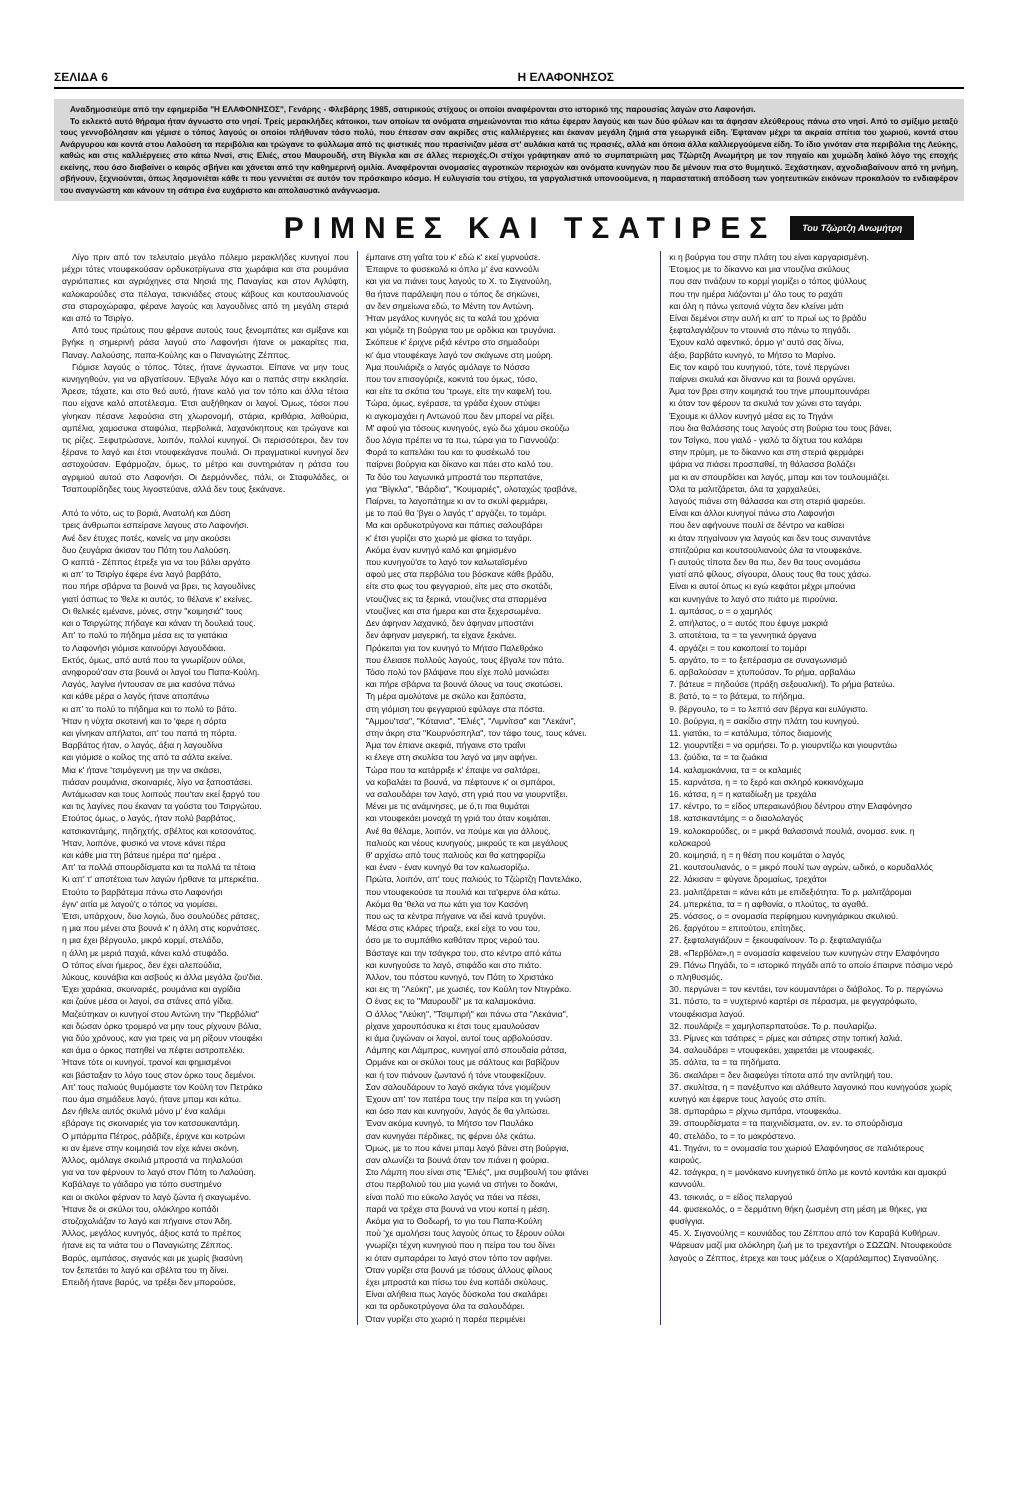ΣΕΛΙΔΑ 6 Η ΕΛΑΦΟΝΗΣΟΣ
Αναδημοσιεύμε από την εφημερίδα "Η ΕΛΑΦΟΝΗΣΟΣ", Γενάρης - Φλεβάρης 1985, σατιρικούς στίχους οι οποίοι αναφέρονται στο ιστορικό της παρουσίας λαγών στο Λαφονήσι.
Το εκλεκτό αυτό θήραμα ήταν άγνωστο στο νησί. Τρείς μερακλήδες κάτοικοι, των οποίων τα ονόματα σημειώνονται πιο κάτω έφεραν λαγούς και των δύο φύλων και τα άφησαν ελεύθερους πάνω στο νησί. Από το σμίξιμο μεταξύ τους γεννοβόλησαν και γέμισε ο τόπος λαγούς οι οποίοι πλήθυναν τόσο πολύ, που έπεσαν σαν ακρίδες στις καλλιέργειες και έκαναν μεγάλη ζημιά στα γεωργικά είδη. Έφταναν μέχρι τα ακραία σπίτια του χωριού, κοντά στου Ανάργυρου και κοντά στου Λαλούση τα περιβόλια και τρώγανε το φύλλωμα από τις φιστικιές που πρασίνιζαν μέσα στ' αυλάκια κατά τις πρασιές, αλλά και όποια άλλα καλλιεργούμενα είδη. Το ίδιο γινόταν στα περιβόλια της Λεύκης, καθώς και στις καλλιέργειες στο κάτω Ννσί, στις Ελιές, στου Μαυρουδή, στη Βίγκλα και σε άλλες περιοχές.Οι στίχοι γράφτηκαν από το συμπατριώτη μας Τζώρτζη Ανωμήτρη με τον πηγαίο και χυμώδη λαϊκό λόγο της εποχής εκείνης, που όσο διαβαίνει ο καιρός σβήνει και χάνεται από την καθημερινή ομιλία. Αναφέρονται ονομασίες αγροτικών περιοχών και ονόματα κυνηγών που δε μένουν πια στο θυμητικό. Ξεχάστηκαν, αχνοδιαβαίνουν από τη μνήμη, σβήνουν, ξεχνιούνται, όπως λησμονιέται κάθε τι που γεννιέται σε αυτόν τον πρόσκαιρο κόσμο. Η ευλυγισία του στίχου, τα γαργαλιστικά υπονοούμενα, η παραστατική απόδοση των γοητευτικών εικόνων προκαλούν το ενδιαφέρον του αναγνώστη και κάνουν τη σάτιρα ένα ευχάριστο και απολαυστικό ανάγνωσμα.
ΡΙΜΝΕΣ ΚΑΙ ΤΣΑΤΙΡΕΣ
Του Τζώρτζη Ανωμήτρη
Λίγο πριν από τον τελευταίο μεγάλο πόλεμο μερακλήδες κυνηγοί που μέχρι τότες ντουφεκούσαν ορδυκοτρίγωνα στα χωράφια και στα ρουμάνια αγριόπαπιες και αγριόχηνες στα Νησιά της Παναγίας και στον Αγλύφτη, καλοκαρούδες στα πέλαγα, τσικνιάδες στους κάβους και κουτσουλιανούς στα σταροχώραφα, φέρανε λαγούς και λαγουδίνες από τη μεγάλη στεριά και από το Τσιρίγο.
Από τους πρώτους που φέρανε αυτούς τους ξενομπάτες και σμίξανε και βγήκε η σημερινή ράσα λαγού στο Λαφονήσι ήτανε οι μακαρίτες πια, Παναγ. Λαλούσης, παπα-Κούλης και ο Παναγιώτης Ζέππος.
Γιόμισε λαγούς ο τόπος. Τότες, ήτανε άγνωστοι. Είπανε να μην τους κυνηγηθούν, για να αβγατίσουν. Έβγαλε λόγο και ο παπάς στην εκκλησία. Άρεσε, τάχατε, και στο θεό αυτό, ήτανε καλό για τον τόπο και άλλα τέτοια που είχανε καλό αποτέλεσμα. Έτσι αυξήθηκαν οι λαγοί. Όμως, τόσοι που γίνηκαν πέσανε λεφούσια στη χλωρονομή, στάρια, κριθάρια, λαθούρια, αμπέλια, χαμοσυκα σταφύλια, περβολικά, λαχανόκηπους και τρώγανε και τις ρίζες. Ξεφυτρώσανε, λοιπόν, πολλοί κυνηγοί. Οι περισσότεροι, δεν τον ξέρανε το λαγό και έτσι ντουφεκάγανε πουλιά. Οι πραγματικοί κυνηγοί δεν αστοχούσαν. Εφάρμοζαν, όμως, το μέτρο και συντηριόταν η ράτσα του αγριμιού αυτού στο Λαφονήσι. Οι Δερμόννδες, πάλι, οι Σταφυλάδες, οι Τσαπουρίδηδες τους λιγοστεύανε, αλλά δεν τους ξεκάνανε.
Από το νότο, ως το βοριά, Ανατολή και Δύση
τρεις άνθρωποι εσπείρανε λαγους στο Λαφονήσι.
Ανέ δεν έτυχες ποτές, κανείς να μην ακούσει
δυο ζευγάρια άκισαν του Πότη του Λαλούση.
Ο καπτά - Ζέππος έτρεξε για να του βάλει αργάτο
κι απ' το Τσιρίγο έφερε ένα λαγό βαρβάτο,
που πήρε σβάρνα τα βουνά να βρει, τις λαγουδίνες
γιατί όσπως το 'θελε κι αυτός, το θέλανε κ' εκείνες.
Οι θελικές εμένανε, μόνες, στην "κοιμησιά" τους
και ο Τσιργώτης πήδαγε και κάναν τη δουλειά τους.
Απ' το πολύ το πήδημα μέσα εις τα γιατάκια
το Λαφονήσι γιόμισε καινούργι λαγουδάκια.
Εκτός, όμως, από αυτά που τα γνωρίζουν ούλοι,
ανηφορού'σαν στα βουνά οι λαγοί του Παπα-Κούλη.
Λαγός, λαγίνα ήντουσαν σε μια κασόνα πάνω
και κάθε μέρα ο λαγός ήτανε αποπάνω
κι απ' το πολύ το πήδημα και το πολύ το βάτο.
Ήταν η νύχτα σκοτεινή και το 'φερε η σόρτα
και γίνηκαν απήλατοι, απ' του παπά τη πόρτα.
Βαρβάτος ήταν, ο λαγός, άξια η λαγουδίνα
και γιόμισε ο κοίλος της από τα σάλτα εκείνα.
Μια κ' ήτανε 'τσιμόγεννη με την να σκάσει,
πιάσαν ρουμάνια, σκοιναριές, λίγο να ξαποστάσει.
Αντάμωσαν και τους λοιπούς που'ταν εκεί ξαργό του
και τις λαγίνες που έκαναν τα γούστα του Τσιργώτου.
Ετούτος όμως, ο λαγός, ήταν πολύ βαρβάτος,
κατσικαντάμης, πηδηχτής, σβέλτος και κοτσονάτος.
Ήταν, λοιπόνε, φυσικό να ντονε κάνει πέρα
και κάθε μια ττη βάτευε ημέρα πα' ημέρα .
Απ' τα πολλά σπουρδίσματα και τα πολλά τα τέτοια
Κι απ' τ' αποτέτοια των λαγών ήρθανε τα μπερκέτια.
Ετούτο το βαρβάτεμα πάνω στο Λαφονήσι
έγιν' αιτία με λαγού'ς ο τόπος να γιομίσει.
Έτσι, υπάρχουν, δυο λογιώ, δυο σουλούδες ράτσες,
η μια που μένει στα βουνά κ' η άλλη στις κορνάτσες.
η μια έχει βέργουλο, μικρό κορμί, στελάδο,
η άλλη με μεριά παχιά, κάνει καλό στυφάδο.
Ο τόπος είναι ήμερος, δεν έχει αλεπούδια,
λύκους, κουνάβια και ασβούς κι άλλα μεγάλα ζου'δια.
Έχει χαράκια, σκοιναριές, ρουμάνια και αγρίδια
και ζούνε μέσα οι λαγοί, σα στάνες από γίδια.
Μαζεύτηκαν οι κυνηγοί στου Αντώνη την "Περβόλια"
και δώσαν όρκο τρομερό να μην τους ρίχνουν βόλια,
για δύο χρόνους, καν για τρεις να μη ρίξουν ντουφέκι
και άμα ο όρκος πατηθεί να πέφτει αστροπελέκι.
Ήτανε τότε οι κυνηγοί, τρανοί και φημισμένοι
και βάσταξαν το λόγο τους στον όρκο τους δεμένοι.
Απ' τους παλιούς θυμόμαστε τον Κούλη τον Πετράκο
που άμα σημάδευε λαγό, ήτανε μπαμ και κάτω.
Δεν ήθελε αυτός σκυλιά μόνο μ' ένα καλάμι
εβάραγε τις σκοιναριές για τον κατσουκαντάμη.
Ο μπάρμπα Πέτρος, ράδβιζε, έριχνε και κοτρώνι
κι αν έμενε στην κοιμησιά τον είχε κάνει σκόνη.
Άλλος, αμόλαγε σκοιλιά μπροστά να πηλαλούσι
για να τον φέρνουν το λαγό στον Πότη το Λαλούση.
Καβάλαγε το γάιδαρο για τόπο συστημένο
και οι σκύλοι φέρναν το λαγό ζώντα ή σκαγωμένο.
Ήτανε δε οι σκύλοι του, ολόκληρο κοπάδι
στοζοχολιάζαν το λαγό και πήγαινε στον Άδη.
Άλλος, μεγάλος κυνηγός, άξιος κατά το πρέπος
ήτανε εις τα νιάτα του ο Παναγιώτης Ζέππος.
Βαρύς, αμπάσος, σιγανός και με χωρίς βιασύνη
τον ξεπετάει το λαγό και σβέλτα του τη δίνει.
Επειδή ήτανε βαρύς, να τρέξει δεν μπορούσε,
έμπαινε στη γαΐτα του κ' εδώ κ' εκεί γυρνούσε.
Έπαιρνε το φυσεκολό κι όπλο μ' ένα καννούλι
και για να πιάνει τους λαγούς το Χ. το Σιγανούλη,
θα ήτανε παράλειψη που ο τόπος δε σηκώνει,
αν δεν σημείωνα εδώ, το Μέντη τον Αντώνη.
Ήταν μεγάλος κυνηγός εις τα καλά του χρόνια
και γιόμιζε τη βούργια του με ορδίκια και τρυγόνια.
Σκόπευε κ' έριχνε ριξιά κέντρο στο σημαδούρι
κι' άμα ντουφέκαγε λαγό τον σκάγωνε στη μούρη.
Άμα πουλιάριζε ο λαγός αμόλαγε το Νόσσο
που τον επισογύριζε, κοκντά του όμως, τόσο,
και είτε τα σκότια του 'τρωγε, είτε την καφελή του.
Τώρα, όμως, εγέρασε, τα γράδα έχουν στύψει
κι αγκομαχάει η Αντωνού που δεν μπορεί να ρίξει.
Μ' αφού για τόσους κυνηγούς, εγώ δω χάμου σκούζω
δυο λόγια πρέπει να τα πω, τώρα για το Γιαννούζο:
Φορά το καπελάκι του και το φυσέκωλό του
παίρνει βούργια και δίκανο και πάει στο καλό του.
Τα δύο του λαγωνικά μπροστά του περπατάνε,
για "Βίγκλα", "Βάρδια", "Κουμαριές", ολοταχώς τραβάνε,
Παίρνει, το λαγοπάτημε κι αν το σκυλί φερμάρει,
με το πού θα 'βγει ο λαγός τ' αργάζει, το τομάρι.
Μα και ορδυκοτρύγονα και πάπιες σαλουβάρει
κ' έτσι γυρίζει στο χωριό με φίσκα το ταγάρι.
Ακόμα έναν κυνηγό καλό και φημισμένο
που κυνηγού'σε το λαγό τον καλωταϊσμένο
αφού μες στα περβόλια του βόσκανε κάθε βράδυ,
είτε στο φως του φεγγαριού, είτε μες στο σκοτάδι,
ντουζίνες εις τα ξερικά, ντουζίνες στα σπαρμένα
ντουζίνες και στα ήμερα και στα ξεχερσωμένα.
Δεν άφηναν λαχανικό, δεν άφηναν μποστάνι
δεν άφηναν μαγερική, τα είχανε ξεκάνει.
Πρόκειται για τον κυνηγό το Μήτσο Παλεθράκο
που έλειασε πολλούς λαγούς, τους έβγαλε τον πάτο.
Τόσο πολύ τον βλάψανε που είχε πολύ μανιώσει
και πήρε σβάρνα τα βουνά όλους να τους σκοτώσει.
Τη μέρα αμολύτανε με σκύλο και ξαπόστα,
στη γιόμιση του φεγγαριού εφύλαγε στα πόστα.
"Αμμου'τσα", "Κότανια", "Ελιές", "Λιμνίτσα" και "Λεκάνι",
στην άκρη στα "Κουρνόσπηλα", τον τάφο τους, τους κάνει.
Άμα τον έπιανε ακεφιά, πήγαινε στο τραΐνι
κι έλεγε στη σκυλίσα του λαγό να μην αφήνει.
Τώρα που τα κατάρριξε κ' έπαψε να σαλτάρει,
να κοβαλάει τα βουνά, να πέφτουνε κ' οι σμπάροι,
να σαλουδάρει τον λαγό, στη γριά που να γιουρντίξει.
Μένει με τις ανάμνησες, με ό,τι πια θυμάται
και ντουφεκάει μοναχά τη γριά του όταν κοιμάται.
Ανέ θα θέλαμε, λοιπόν, να πούμε και για άλλους,
παλιούς και νέους κυνηγούς, μικρούς τε και μεγάλους
θ' αρχίσω από τους παλιούς και θα κατηφορίζω
και έναν - έναν κυνηγό θα τον καλωσορίζω.
Πρώτα, λοιπόν, απ' τους παλιούς το Τζώρτζη Παντελάκο,
που ντουφεκούσε τα πουλιά και τα'φερνε όλα κάτω.
Ακόμα θα 'θελα να πω κάτι για τον Κασόνη
που ως τα κέντρα πήγαινε να ιδεί κανά τρυγόνι.
Μέσα στις κλάρες τήραζε, εκεί είχε το νου του,
όσο με το συμπάθιο καθόταν προς νερού του.
Βάσταγε και την τσάγκρα του, στο κέντρο από κάτω
και κυνηγούσε το λαγό, στιφάδο και στο πιάτο.
Άλλον, του πόστου κυνηγό, τον Πότη το Χριστάκο
και εις τη "Λεύκη", με χωσιές, τον Κούλη τον Ντιγράκο.
Ο ένας εις το "Μαυρουδί" με τα καλαμοκάνια.
Ο άλλος "Λεύκη", "Τσιμπιρή" και πάνω στα "Λεκάνια",
ρίχανε χαρουπόσυκα κι έτσι τους εμαυλούσαν
κι άμα ζυγώναν οι λαγοί, αυτοί τους αρβολούσαν.
Λάμπης και Λάμπρος, κυνηγοί από σπουδαία ράτσα,
Ορμάνε και οι σκύλοι τους με σάλτους και βαβίζουν
και ή τον πιάνουν ζωντανό ή τόνε ντουφεκίζουν.
Σαν σαλουδάρουν το λαγό σκάγια τόνε γιομίζουν
Έχουν απ' τον πατέρα τους την πείρα και τη γνώση
και όσο παν και κυνηγούν, λαγός δε θα γλιτώσει.
Έναν ακόμα κυνηγό, το Μήτσο τον Παυλάκο
σαν κυνηγάει πέρδικες, τις φέρνει όλε ςκάτω.
Όμως, με το που κάνει μπαμ λαγό βάνει στη βούργια,
σαν αλωνίζει τα βουνά όταν τον πιάνει η φούρια.
Στο Λάμπη που είναι στις "Ελιές", μια συμβουλή του φτάνει
στου περβολιού του μια γωνιά να στήνει το δοκάνι,
είναι πολύ πιο εύκολο λαγός να πάει να πέσει,
παρά να τρέχει στα βουνά να ντου κοπεί η μέση.
Ακόμα για το Θοδωρή, το γιο του Παπα-Κούλη
πού 'χε αμολήσει τους λαγούς όπως το ξέρουν ούλοι
γνωρίζει τέχνη κυνηγιού που η πείρα του του δίνει
κι όταν σμπαράρει το λαγό στον τόπο τον αφήνει.
Όταν γυρίζει στα βουνά με τόσους άλλους φίλους
έχει μπροστά και πίσω του ένα κοπάδι σκύλους.
Είναι αλήθεια πως λαγός δύσκολα του σκαλάρει
και τα ορδυκοτρύγονα όλα τα σαλουδάρει.
Όταν γυρίζει στο χωριό η παρέα περιμένει
κι η βούργια του στην πλάτη του είναι καργαρισμένη.
Έτοιμος με το δίκαννο και μια ντουζίνα σκύλους
που σαν τινάζουν το κορμί γιομίζει ο τόπος ψύλλους
που την ημέρα λιάζονται μ' όλο τους το ραχάτι
και όλη η πάνω γειτονιά νύχτα δεν κλείνει μάτι
Είναι δεμένοι στην αυλή κι απ' το πρωί ως το βράδυ
ξεφταλαγιάζουν το ντουνιά στο πάνω το πηγάδι.
Έχουν καλό αφεντικό, όρμο γι' αυτό σας δίνω,
άξιο, βαρβάτο κυνηγό, το Μήτσο το Μαρίνο.
Εις τον καιρό του κυνηγιού, τότε, τονέ περγώνει
παίρνει σκυλιά και δίναννο και τα βουνά οργώνει.
Άμα τον βρει στην κοιμησιά του τηνε μπουμπουνάρει
κι όταν τον φέρουν τα σκυλιά τον χώνει στο ταγάρι.
Έχουμε κι άλλον κυνηγό μέσα εις το Τηγάνι
που δια θαλάσσης τους λαγούς στη βούρια του τους βάνει,
τον Τσίγκο, που γιαλό - γιαλό τα δίχτυα του καλάρει
στην πρύμη, με το δίκαννο και στη στεριά φερμάρει
ψάρια να πιάσει προσπαθεί, τη θάλασσα βολάζει
μα κι αν σπουρδίσει και λαγός, μπαμ και τον τουλουμιάζει.
Όλα τα μαλιτζάρεται, όλα τα χαρχαλεύει,
λαγούς πιάνει στη θάλασσα και στη στεριά ψαρεύει.
Είναι και άλλοι κυνηγοί πάνω στο Λαφονήσι
που δεν αφήνουνε πουλί σε δέντρο να καθίσει
κι όταν πηγαίνουν για λαγούς και δεν τους συναντάνε
σπιτζούρια και κουτσουλιανούς όλα τα ντουφεκάνε.
Γι αυτούς τίποτα δεν θα πω, δεν θα τους ονομάσω
γιατί από φίλους, σίγουρα, όλους τους θα τους χάσω.
Είναι κι αυτοί όπως κι εγώ κεφάτοι μέχρι μπούνια
και κυνηγάνε το λαγό στο πιάτο με πιρούνια.
1. αμπάσος, ο = ο χαμηλός
2. απήλατος, ο = αυτός που έφυγε μακριά
3. αποτέτοια, τα = τα γεννητικά όργανα
4. αργάζει = του κακοποιεί το τομάρι
5. αργάτο, το = το ξεπέρασμα σε συναγωνισμό
6. αρβαλούσαν = χτυπούσαν. Το ρήμα, αρβαλάω
7. βάτευε = πηδούσε (πράξη σεξουαλική). Το ρήμα βατεύω.
8. βατό, το = το βάτεμα, το πήδημα.
9. βέργουλο, το = το λεπτό σαν βέργα και ευλύγιστο.
10. βούργια, η = σακίδιο στην πλάτη του κυνηγού.
11. γιατάκι, το = κατάλυμα, τόπος διαμονής
12. γιουρντίξει = να ορμήσει. Το ρ. γιουρντίζω και γιουρντάω
13. ζούδια, τα = τα ζωάκια
14. καλαμοκάννια, τα = οι καλαμιές
15. καρνάτσα, η = το ξερό και σκληρό κοκκινόχωμα
16. κάτσα, η = η καταδίωξη με τρεχάλα
17. κέντρο, το = είδος υπεραιωνόβιου δέντρου στην Ελαφόνησο
18. κατσικαντάμης = ο διαολολαγός
19. κολοκαρούδες, οι = μικρά θαλασσινά πουλιά, ονομασ. ενικ. η κολοκαρού
20. κοιμησιά, η = η θέση που κοιμάται ο λαγός
21. κουτσουλιανός, ο = μικρό πουλί των αγρών, ωδικό, ο κορυδαλλός
22. λάκισαν = φύγανε δρομαίως, τρεχάτοι
23. μαλιτζάρεται = κάνει κάτι με επιδεξιότητα. Το ρ. μαλιτζάρομαι
24. μπερκέτια, τα = η αφθονία, ο πλούτος, τα αγαθά.
25. νόσσος, ο = ονομασία περίφημου κυνηγιάρικου σκυλιού.
26. ξαργότου = επιτούτου, επίτηδες.
27. ξεφταλαγιάζουν = ξεκουφαίνουν. Το ρ. ξεφταλαγιάζω
28. «Περβόλα»,η = ονομασία καφενείου των κυνηγών στην Ελαφόνησο
29. Πάνω Πηγάδι, το = ιστορικό πηγάδι από το οποίο έπαιρνε πόσιμο νερό ο πληθυσμός.
30. περγώνει = τον κεντάει, τον κουμαντάρει ο διάβολος. Το ρ. περγώνω
31. πόστο, το = νυχτερινό καρτέρι σε πέρασμα, με φεγγαρόφωτο, ντουφέκισμα λαγού.
32. πουλάριζε = χαμηλοπερπατούσε. Το ρ. πουλαρίζω.
33. Ρίμνες και τσάτιρες = ρίμες και σάτιρες στην τοπική λαλιά.
34. σαλουδάρει = ντουφεκάει, χαιρετάει με ντουφεκιές.
35. σάλτα, τα = τα πηδήματα.
36. σκαλάρει = δεν διαφεύγει τίποτα από την αντίληψή του.
37. σκυλίτσα, η = πανέξυπνο και αλάθευτο λαγονικό που κυνηγούσε χωρίς κυνηγό και έφερνε τους λαγούς στο σπίτι.
38. σμπαράρω = ρίχνω σμπάρα, ντουφεκάω.
39. σπουρδίσματα = τα παιχνιδίσματα, ον. εν. το σπούρδισμα
40. στελάδο, το = το μακρόστενο.
41. Τηγάνι, το = ονομασία του χωριού Ελαφόνησος σε παλιότερους καιρούς.
42. τσάγκρα, η = μονόκανο κυνηγετικό όπλο με κοντό κοντάκι και αμακρύ καννούλι.
43. τσικνιάς, ο = είδος πελαργού
44. φυσεκολός, ο = δερμάτινη θήκη ζωσμένη στη μέση με θήκες, για φυσίγγια.
45. Χ. Σιγανούλης = κουνιάδος του Ζέππου από τον Καραβά Κυθήρων. Ψάρευαν μαζί μια ολόκληρη ζωή με το τρεχαντήρι ο ΣΩΖΩΝ. Ντουφεκούσε λαγούς ο Ζέππος, έτρεχε και τους μάζευε ο Χ(αράλαμπος) Σιγανούλης.